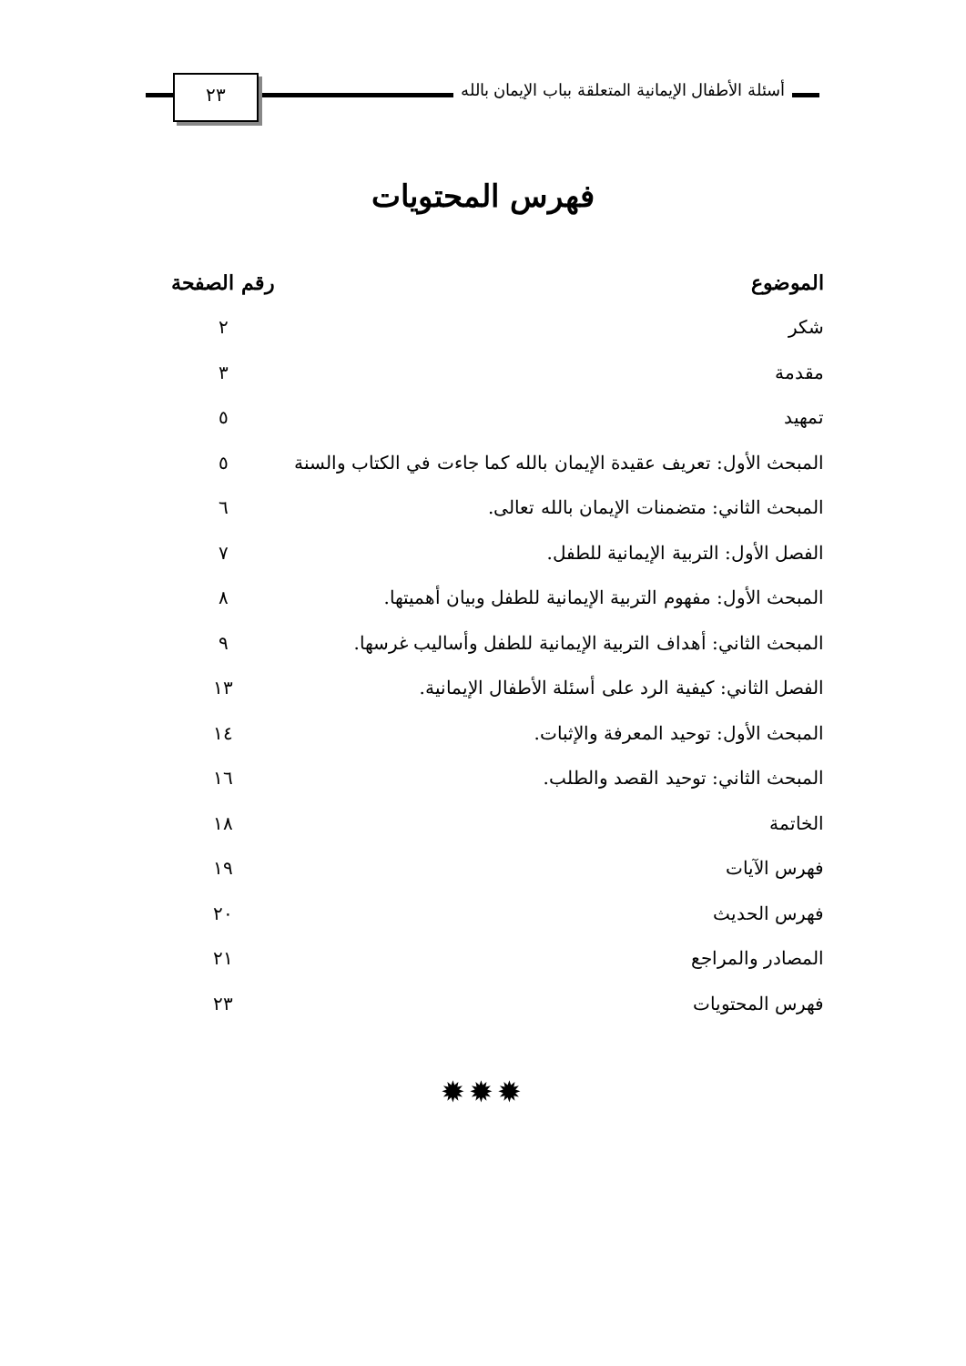أسئلة الأطفال الإيمانية المتعلقة بباب الإيمان بالله
٢٣
فهرس المحتويات
| الموضوع | رقم الصفحة |
| --- | --- |
| شكر | ٢ |
| مقدمة | ٣ |
| تمهيد | ٥ |
| المبحث الأول: تعريف عقيدة الإيمان بالله كما جاءت في الكتاب والسنة | ٥ |
| المبحث الثاني: متضمنات الإيمان بالله تعالى. | ٦ |
| الفصل الأول: التربية الإيمانية للطفل. | ٧ |
| المبحث الأول: مفهوم التربية الإيمانية للطفل وبيان أهميتها. | ٨ |
| المبحث الثاني: أهداف التربية الإيمانية للطفل وأساليب غرسها. | ٩ |
| الفصل الثاني: كيفية الرد على أسئلة الأطفال الإيمانية. | ١٣ |
| المبحث الأول: توحيد المعرفة والإثبات. | ١٤ |
| المبحث الثاني: توحيد القصد والطلب. | ١٦ |
| الخاتمة | ١٨ |
| فهرس الآيات | ١٩ |
| فهرس الحديث | ٢٠ |
| المصادر والمراجع | ٢١ |
| فهرس المحتويات | ٢٣ |
✹✹✹